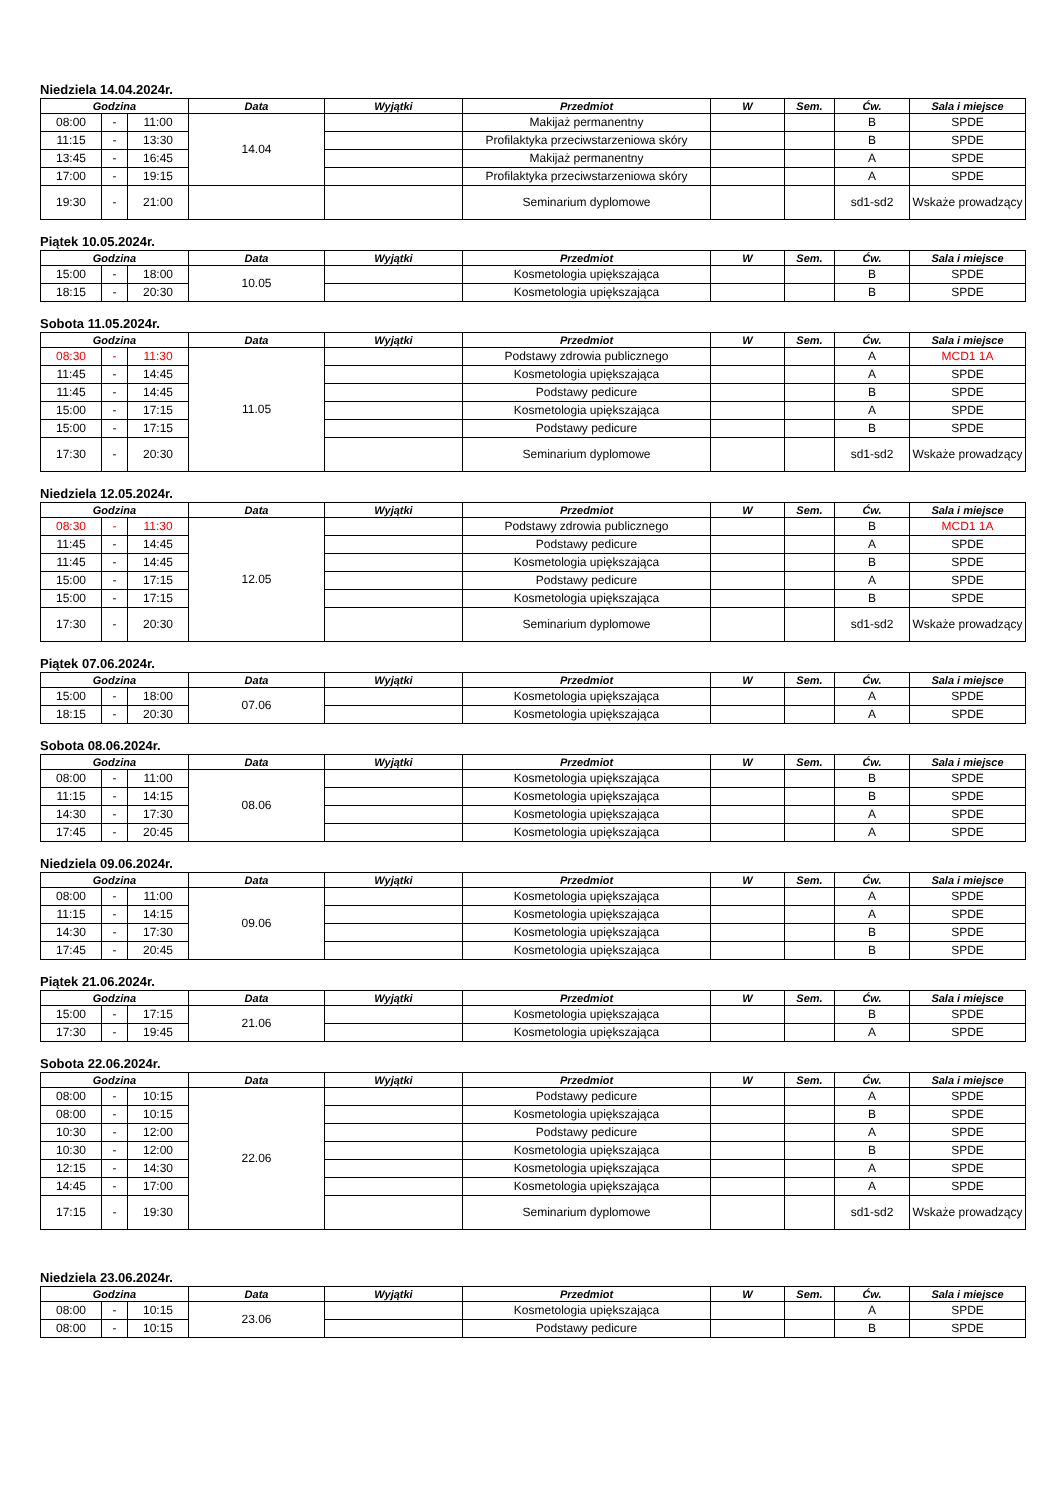Niedziela 14.04.2024r.
| Godzina | | | Data | Wyjątki | Przedmiot | W | Sem. | Ćw. | Sala i miejsce |
| --- | --- | --- | --- | --- | --- | --- | --- | --- | --- |
| 08:00 | - | 11:00 | 14.04 | | Makijaż permanentny | | | B | SPDE |
| 11:15 | - | 13:30 | | | Profilaktyka przeciwstarzeniowa skóry | | | B | SPDE |
| 13:45 | - | 16:45 | | | Makijaż permanentny | | | A | SPDE |
| 17:00 | - | 19:15 | | | Profilaktyka przeciwstarzeniowa skóry | | | A | SPDE |
| 19:30 | - | 21:00 | | | Seminarium dyplomowe | | | sd1-sd2 | Wskaże prowadzący |
Piątek 10.05.2024r.
| Godzina | | | Data | Wyjątki | Przedmiot | W | Sem. | Ćw. | Sala i miejsce |
| --- | --- | --- | --- | --- | --- | --- | --- | --- | --- |
| 15:00 | - | 18:00 | 10.05 | | Kosmetologia upiększająca | | | B | SPDE |
| 18:15 | - | 20:30 | | | Kosmetologia upiększająca | | | B | SPDE |
Sobota 11.05.2024r.
| Godzina | | | Data | Wyjątki | Przedmiot | W | Sem. | Ćw. | Sala i miejsce |
| --- | --- | --- | --- | --- | --- | --- | --- | --- | --- |
| 08:30 | - | 11:30 | 11.05 | | Podstawy zdrowia publicznego | | | A | MCD1 1A |
| 11:45 | - | 14:45 | | | Kosmetologia upiększająca | | | A | SPDE |
| 11:45 | - | 14:45 | | | Podstawy pedicure | | | B | SPDE |
| 15:00 | - | 17:15 | | | Kosmetologia upiększająca | | | A | SPDE |
| 15:00 | - | 17:15 | | | Podstawy pedicure | | | B | SPDE |
| 17:30 | - | 20:30 | | | Seminarium dyplomowe | | | sd1-sd2 | Wskaże prowadzący |
Niedziela 12.05.2024r.
| Godzina | | | Data | Wyjątki | Przedmiot | W | Sem. | Ćw. | Sala i miejsce |
| --- | --- | --- | --- | --- | --- | --- | --- | --- | --- |
| 08:30 | - | 11:30 | 12.05 | | Podstawy zdrowia publicznego | | | B | MCD1 1A |
| 11:45 | - | 14:45 | | | Podstawy pedicure | | | A | SPDE |
| 11:45 | - | 14:45 | | | Kosmetologia upiększająca | | | B | SPDE |
| 15:00 | - | 17:15 | | | Podstawy pedicure | | | A | SPDE |
| 15:00 | - | 17:15 | | | Kosmetologia upiększająca | | | B | SPDE |
| 17:30 | - | 20:30 | | | Seminarium dyplomowe | | | sd1-sd2 | Wskaże prowadzący |
Piątek 07.06.2024r.
| Godzina | | | Data | Wyjątki | Przedmiot | W | Sem. | Ćw. | Sala i miejsce |
| --- | --- | --- | --- | --- | --- | --- | --- | --- | --- |
| 15:00 | - | 18:00 | 07.06 | | Kosmetologia upiększająca | | | A | SPDE |
| 18:15 | - | 20:30 | | | Kosmetologia upiększająca | | | A | SPDE |
Sobota 08.06.2024r.
| Godzina | | | Data | Wyjątki | Przedmiot | W | Sem. | Ćw. | Sala i miejsce |
| --- | --- | --- | --- | --- | --- | --- | --- | --- | --- |
| 08:00 | - | 11:00 | 08.06 | | Kosmetologia upiększająca | | | B | SPDE |
| 11:15 | - | 14:15 | | | Kosmetologia upiększająca | | | B | SPDE |
| 14:30 | - | 17:30 | | | Kosmetologia upiększająca | | | A | SPDE |
| 17:45 | - | 20:45 | | | Kosmetologia upiększająca | | | A | SPDE |
Niedziela 09.06.2024r.
| Godzina | | | Data | Wyjątki | Przedmiot | W | Sem. | Ćw. | Sala i miejsce |
| --- | --- | --- | --- | --- | --- | --- | --- | --- | --- |
| 08:00 | - | 11:00 | 09.06 | | Kosmetologia upiększająca | | | A | SPDE |
| 11:15 | - | 14:15 | | | Kosmetologia upiększająca | | | A | SPDE |
| 14:30 | - | 17:30 | | | Kosmetologia upiększająca | | | B | SPDE |
| 17:45 | - | 20:45 | | | Kosmetologia upiększająca | | | B | SPDE |
Piątek 21.06.2024r.
| Godzina | | | Data | Wyjątki | Przedmiot | W | Sem. | Ćw. | Sala i miejsce |
| --- | --- | --- | --- | --- | --- | --- | --- | --- | --- |
| 15:00 | - | 17:15 | 21.06 | | Kosmetologia upiększająca | | | B | SPDE |
| 17:30 | - | 19:45 | | | Kosmetologia upiększająca | | | A | SPDE |
Sobota 22.06.2024r.
| Godzina | | | Data | Wyjątki | Przedmiot | W | Sem. | Ćw. | Sala i miejsce |
| --- | --- | --- | --- | --- | --- | --- | --- | --- | --- |
| 08:00 | - | 10:15 | 22.06 | | Podstawy pedicure | | | A | SPDE |
| 08:00 | - | 10:15 | | | Kosmetologia upiększająca | | | B | SPDE |
| 10:30 | - | 12:00 | | | Podstawy pedicure | | | A | SPDE |
| 10:30 | - | 12:00 | | | Kosmetologia upiększająca | | | B | SPDE |
| 12:15 | - | 14:30 | | | Kosmetologia upiększająca | | | A | SPDE |
| 14:45 | - | 17:00 | | | Kosmetologia upiększająca | | | A | SPDE |
| 17:15 | - | 19:30 | | | Seminarium dyplomowe | | | sd1-sd2 | Wskaże prowadzący |
Niedziela 23.06.2024r.
| Godzina | | | Data | Wyjątki | Przedmiot | W | Sem. | Ćw. | Sala i miejsce |
| --- | --- | --- | --- | --- | --- | --- | --- | --- | --- |
| 08:00 | - | 10:15 | 23.06 | | Kosmetologia upiększająca | | | A | SPDE |
| 08:00 | - | 10:15 | | | Podstawy pedicure | | | B | SPDE |